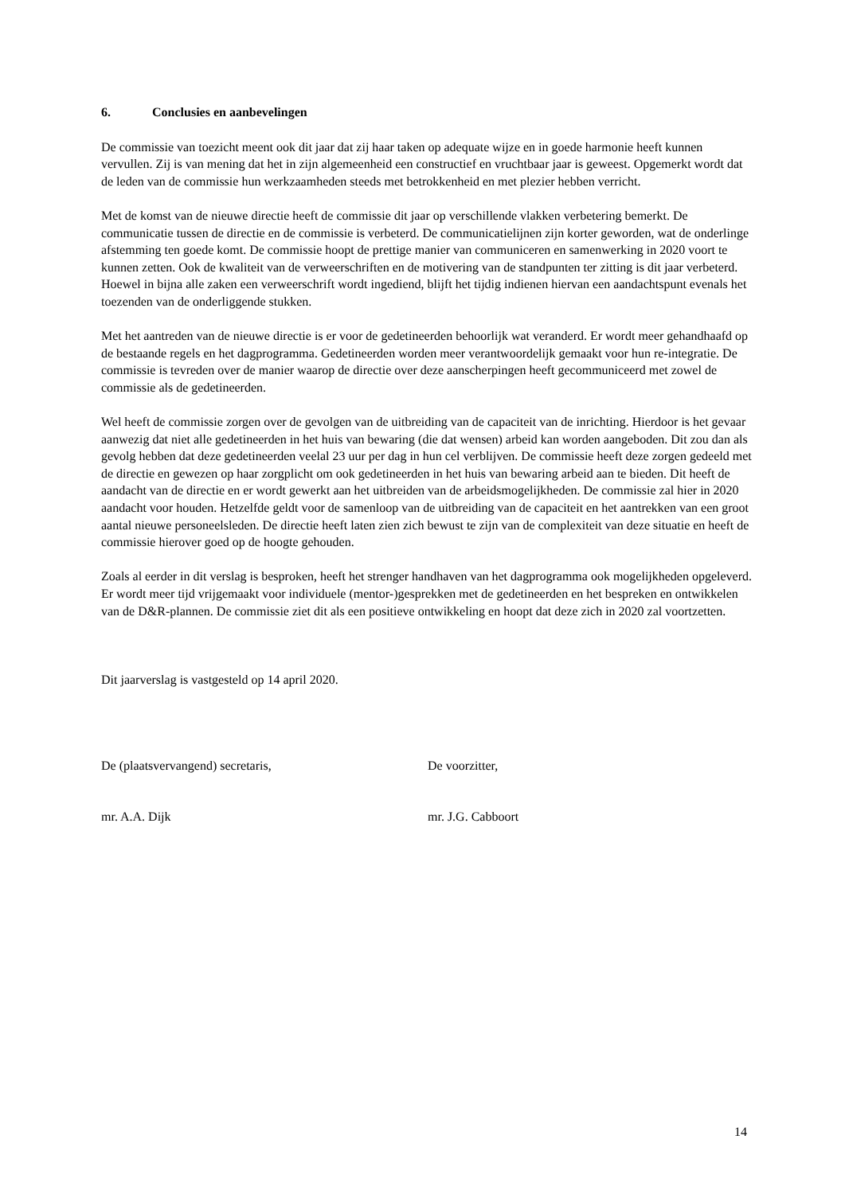6. Conclusies en aanbevelingen
De commissie van toezicht meent ook dit jaar dat zij haar taken op adequate wijze en in goede harmonie heeft kunnen vervullen. Zij is van mening dat het in zijn algemeenheid een constructief en vruchtbaar jaar is geweest. Opgemerkt wordt dat de leden van de commissie hun werkzaamheden steeds met betrokkenheid en met plezier hebben verricht.
Met de komst van de nieuwe directie heeft de commissie dit jaar op verschillende vlakken verbetering bemerkt. De communicatie tussen de directie en de commissie is verbeterd. De communicatielijnen zijn korter geworden, wat de onderlinge afstemming ten goede komt. De commissie hoopt de prettige manier van communiceren en samenwerking in 2020 voort te kunnen zetten. Ook de kwaliteit van de verweerschriften en de motivering van de standpunten ter zitting is dit jaar verbeterd. Hoewel in bijna alle zaken een verweerschrift wordt ingediend, blijft het tijdig indienen hiervan een aandachtspunt evenals het toezenden van de onderliggende stukken.
Met het aantreden van de nieuwe directie is er voor de gedetineerden behoorlijk wat veranderd. Er wordt meer gehandhaafd op de bestaande regels en het dagprogramma. Gedetineerden worden meer verantwoordelijk gemaakt voor hun re-integratie. De commissie is tevreden over de manier waarop de directie over deze aanscherpingen heeft gecommuniceerd met zowel de commissie als de gedetineerden.
Wel heeft de commissie zorgen over de gevolgen van de uitbreiding van de capaciteit van de inrichting. Hierdoor is het gevaar aanwezig dat niet alle gedetineerden in het huis van bewaring (die dat wensen) arbeid kan worden aangeboden. Dit zou dan als gevolg hebben dat deze gedetineerden veelal 23 uur per dag in hun cel verblijven. De commissie heeft deze zorgen gedeeld met de directie en gewezen op haar zorgplicht om ook gedetineerden in het huis van bewaring arbeid aan te bieden. Dit heeft de aandacht van de directie en er wordt gewerkt aan het uitbreiden van de arbeidsmogelijkheden. De commissie zal hier in 2020 aandacht voor houden. Hetzelfde geldt voor de samenloop van de uitbreiding van de capaciteit en het aantrekken van een groot aantal nieuwe personeelsleden. De directie heeft laten zien zich bewust te zijn van de complexiteit van deze situatie en heeft de commissie hierover goed op de hoogte gehouden.
Zoals al eerder in dit verslag is besproken, heeft het strenger handhaven van het dagprogramma ook mogelijkheden opgeleverd. Er wordt meer tijd vrijgemaakt voor individuele (mentor-)gesprekken met de gedetineerden en het bespreken en ontwikkelen van de D&R-plannen. De commissie ziet dit als een positieve ontwikkeling en hoopt dat deze zich in 2020 zal voortzetten.
Dit jaarverslag is vastgesteld op 14 april 2020.
De (plaatsvervangend) secretaris, De voorzitter,
mr. A.A. Dijk mr. J.G. Cabboort
14